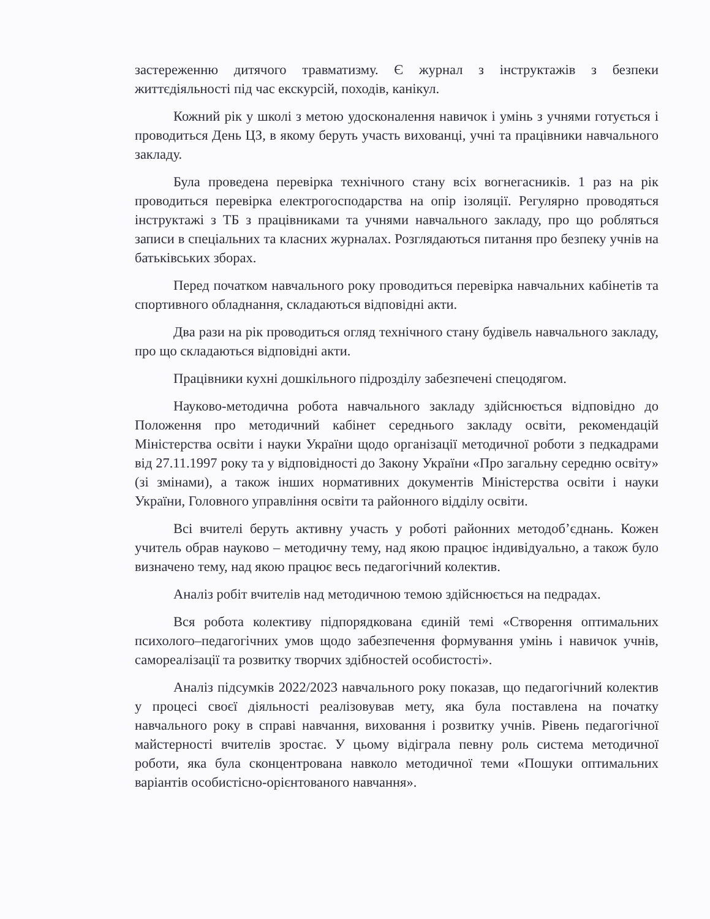застереженню дитячого травматизму. Є журнал з інструктажів з безпеки життєдіяльності під час екскурсій, походів, канікул.
Кожний рік у школі з метою удосконалення навичок і умінь з учнями готується і проводиться День ЦЗ, в якому беруть участь вихованці, учні та працівники навчального закладу.
Була проведена перевірка технічного стану всіх вогнегасників. 1 раз на рік проводиться перевірка електрогосподарства на опір ізоляції. Регулярно проводяться інструктажі з ТБ з працівниками та учнями навчального закладу, про що робляться записи в спеціальних та класних журналах. Розглядаються питання про безпеку учнів на батьківських зборах.
Перед початком навчального року проводиться перевірка навчальних кабінетів та спортивного обладнання, складаються відповідні акти.
Два рази на рік проводиться огляд технічного стану будівель навчального закладу, про що складаються відповідні акти.
Працівники кухні дошкільного підрозділу забезпечені спецодягом.
Науково-методична робота навчального закладу здійснюється відповідно до Положення про методичний кабінет середнього закладу освіти, рекомендацій Міністерства освіти і науки України щодо організації методичної роботи з педкадрами від 27.11.1997 року та у відповідності до Закону України «Про загальну середню освіту» (зі змінами), а також інших нормативних документів Міністерства освіти і науки України, Головного управління освіти та районного відділу освіти.
Всі вчителі беруть активну участь у роботі районних методоб’єднань. Кожен учитель обрав науково – методичну тему, над якою працює індивідуально, а також було визначено тему, над якою працює весь педагогічний колектив.
Аналіз робіт вчителів над методичною темою здійснюється на педрадах.
Вся робота колективу підпорядкована єдиній темі «Створення оптимальних психолого–педагогічних умов щодо забезпечення формування умінь і навичок учнів, самореалізації та розвитку творчих здібностей особистості».
Аналіз підсумків 2022/2023 навчального року показав, що педагогічний колектив у процесі своєї діяльності реалізовував мету, яка була поставлена на початку навчального року в справі навчання, виховання і розвитку учнів. Рівень педагогічної майстерності вчителів зростає. У цьому відіграла певну роль система методичної роботи, яка була сконцентрована навколо методичної теми «Пошуки оптимальних варіантів особистісно-орієнтованого навчання».